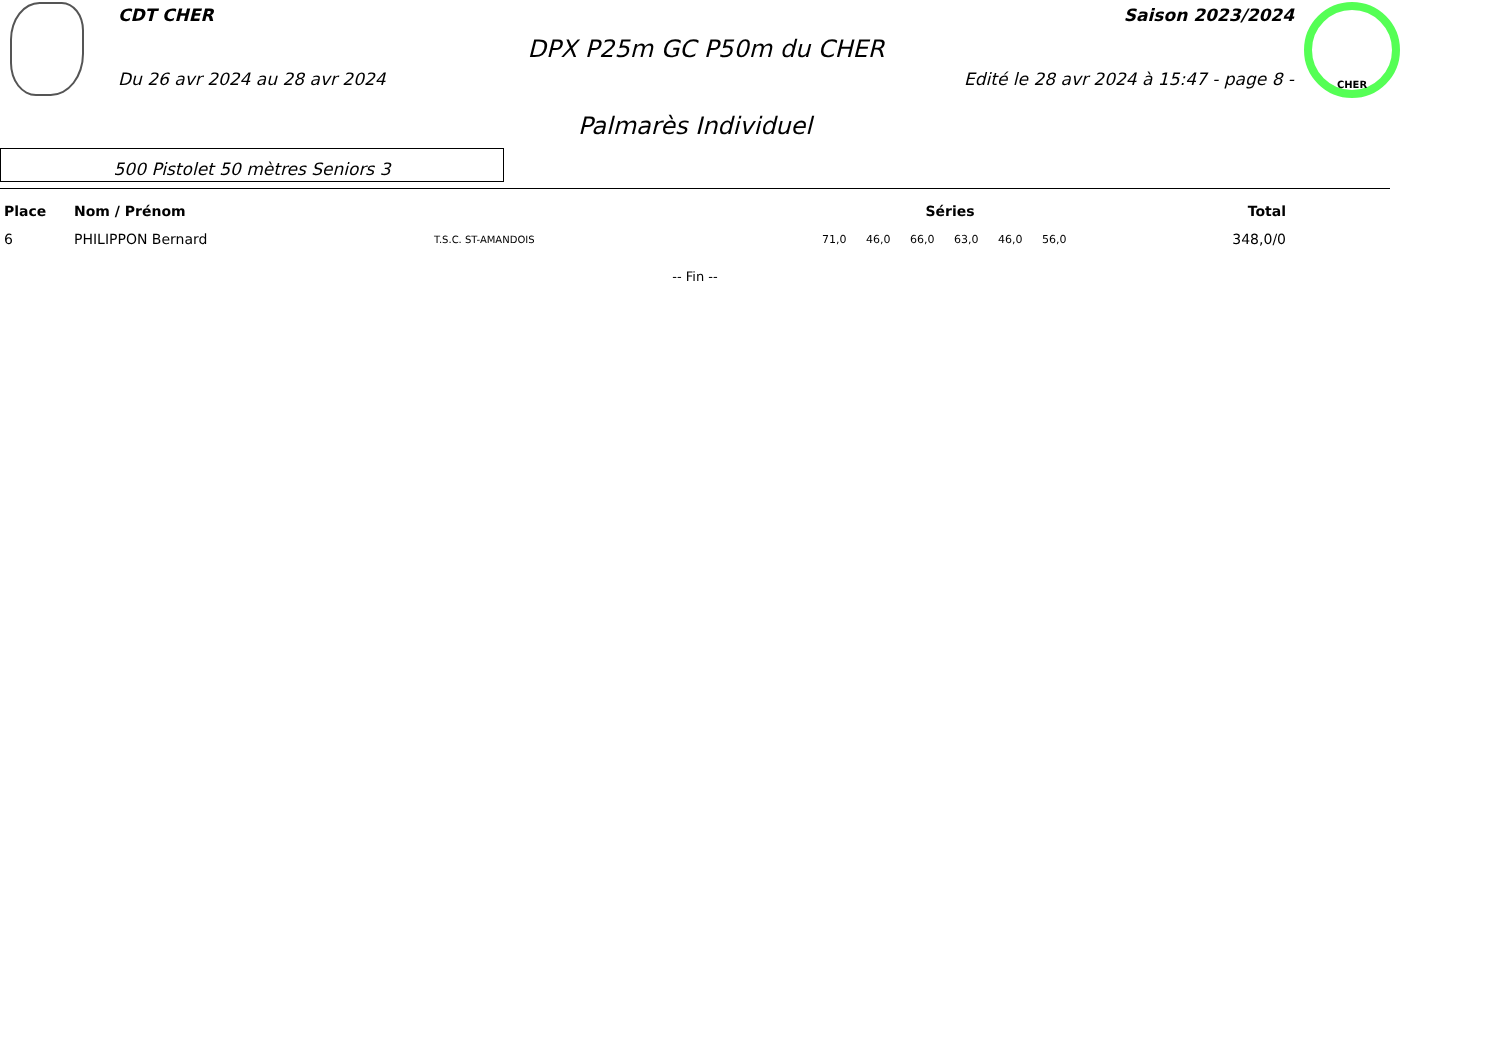CDT CHER Saison 2023/2024
DPX P25m GC P50m du CHER
Du 26 avr 2024 au 28 avr 2024 Edité le 28 avr 2024 à 15:47 - page 8 -
CHER
Palmarès Individuel
500 Pistolet 50 mètres Seniors 3
| Place | Nom / Prénom | | Séries | | | | | | Total |
| --- | --- | --- | --- | --- | --- | --- | --- | --- | --- |
| 6 | PHILIPPON Bernard | T.S.C. ST-AMANDOIS | 71,0 | 46,0 | 66,0 | 63,0 | 46,0 | 56,0 | 348,0/0 |
-- Fin --